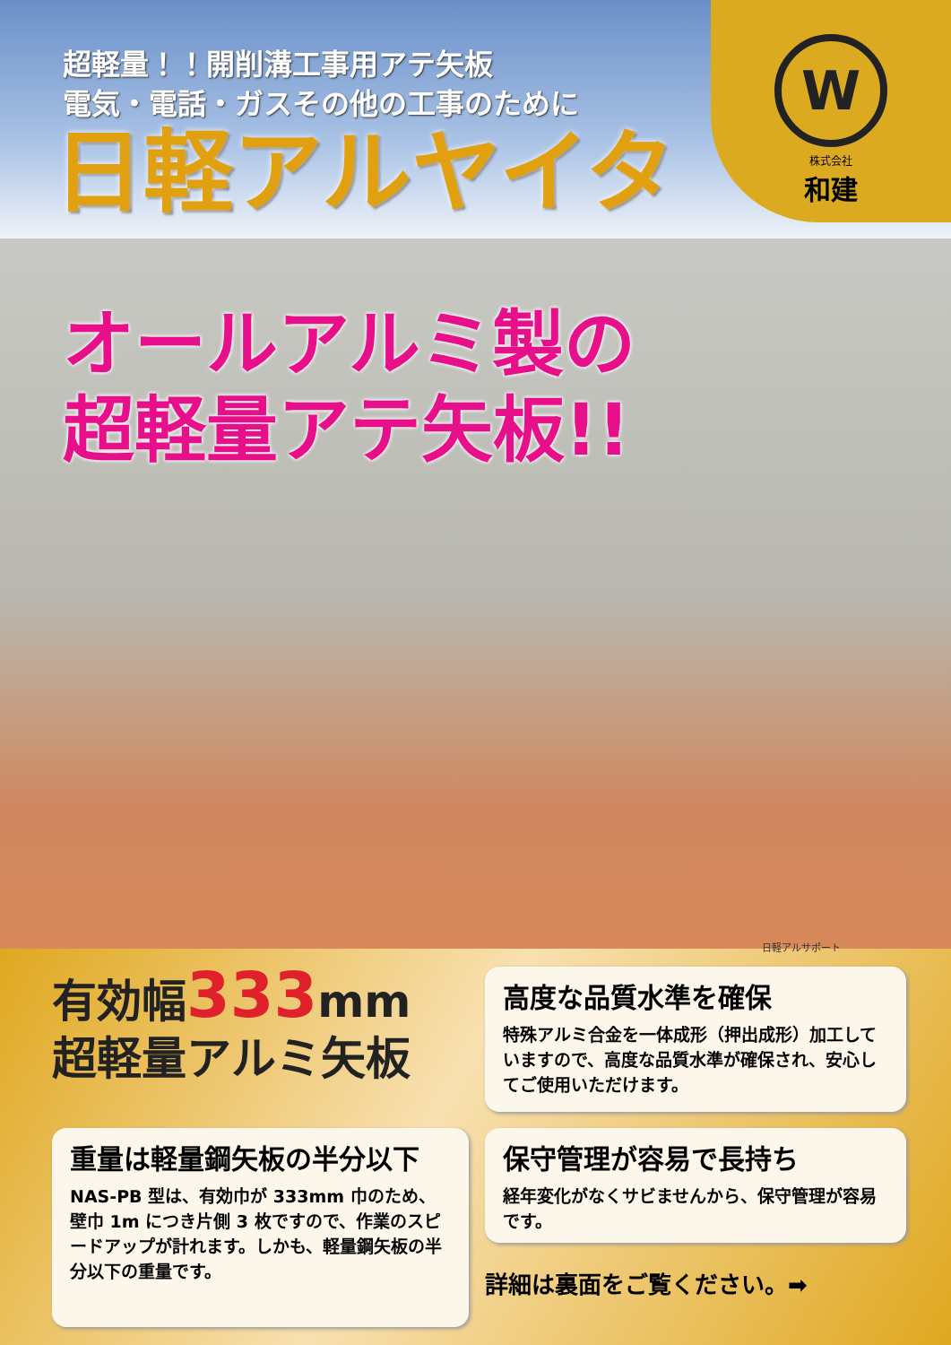W
株式会社
和建
超軽量！！開削溝工事用アテ矢板
電気・電話・ガスその他の工事のために
日軽アルヤイタ
オールアルミ製の
超軽量アテ矢板!!
日軽アルサポート
有効幅333mm
超軽量アルミ矢板
高度な品質水準を確保
特殊アルミ合金を一体成形（押出成形）加工していますので、高度な品質水準が確保され、安心してご使用いただけます。
重量は軽量鋼矢板の半分以下
NAS-PB 型は、有効巾が 333mm 巾のため、壁巾 1m につき片側 3 枚ですので、作業のスピードアップが計れます。しかも、軽量鋼矢板の半分以下の重量です。
保守管理が容易で長持ち
経年変化がなくサビませんから、保守管理が容易です。
詳細は裏面をご覧ください。➡